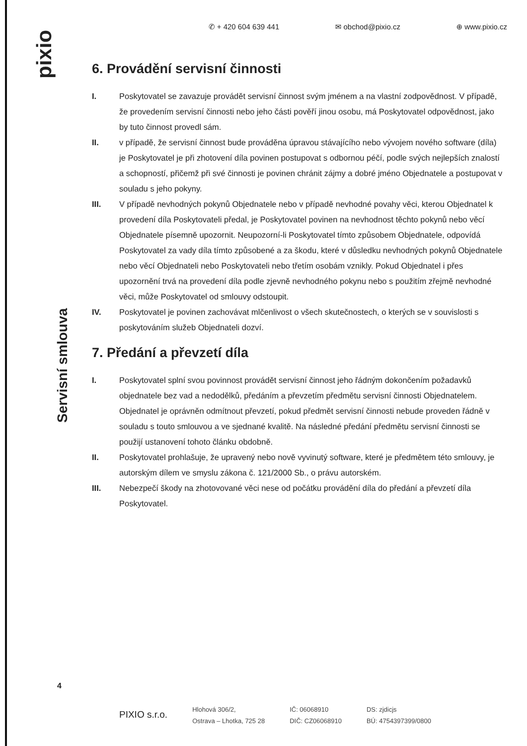pixio
Servisní smlouva
4
✆ + 420 604 639 441 ✉ obchod@pixio.cz ⊕ www.pixio.cz
6. Provádění servisní činnosti
I. Poskytovatel se zavazuje provádět servisní činnost svým jménem a na vlastní zodpovědnost. V případě, že provedením servisní činnosti nebo jeho části pověří jinou osobu, má Poskytovatel odpovědnost, jako by tuto činnost provedl sám.
II. v případě, že servisní činnost bude prováděna úpravou stávajícího nebo vývojem nového software (díla) je Poskytovatel je při zhotovení díla povinen postupovat s odbornou péčí, podle svých nejlepších znalostí a schopností, přičemž při své činnosti je povinen chránit zájmy a dobré jméno Objednatele a postupovat v souladu s jeho pokyny.
III. V případě nevhodných pokynů Objednatele nebo v případě nevhodné povahy věci, kterou Objednatel k provedení díla Poskytovateli předal, je Poskytovatel povinen na nevhodnost těchto pokynů nebo věcí Objednatele písemně upozornit. Neupozorní-li Poskytovatel tímto způsobem Objednatele, odpovídá Poskytovatel za vady díla tímto způsobené a za škodu, které v důsledku nevhodných pokynů Objednatele nebo věcí Objednateli nebo Poskytovateli nebo třetím osobám vznikly. Pokud Objednatel i přes upozornění trvá na provedení díla podle zjevně nevhodného pokynu nebo s použitím zřejmě nevhodné věci, může Poskytovatel od smlouvy odstoupit.
IV. Poskytovatel je povinen zachovávat mlčenlivost o všech skutečnostech, o kterých se v souvislosti s poskytováním služeb Objednateli dozví.
7. Předání a převzetí díla
I. Poskytovatel splní svou povinnost provádět servisní činnost jeho řádným dokončením požadavků objednatele bez vad a nedodělků, předáním a převzetím předmětu servisní činnosti Objednatelem. Objednatel je oprávněn odmítnout převzetí, pokud předmět servisní činnosti nebude proveden řádně v souladu s touto smlouvou a ve sjednané kvalitě. Na následné předání předmětu servisní činnosti se použijí ustanovení tohoto článku obdobně.
II. Poskytovatel prohlašuje, že upravený nebo nově vyvinutý software, které je předmětem této smlouvy, je autorským dílem ve smyslu zákona č. 121/2000 Sb., o právu autorském.
III. Nebezpečí škody na zhotovované věci nese od počátku provádění díla do předání a převzetí díla Poskytovatel.
PIXIO s.r.o.
Hlohová 306/2,
Ostrava – Lhotka, 725 28
IČ: 06068910
DIČ: CZ06068910
DS: zjdicjs
BÚ: 4754397399/0800